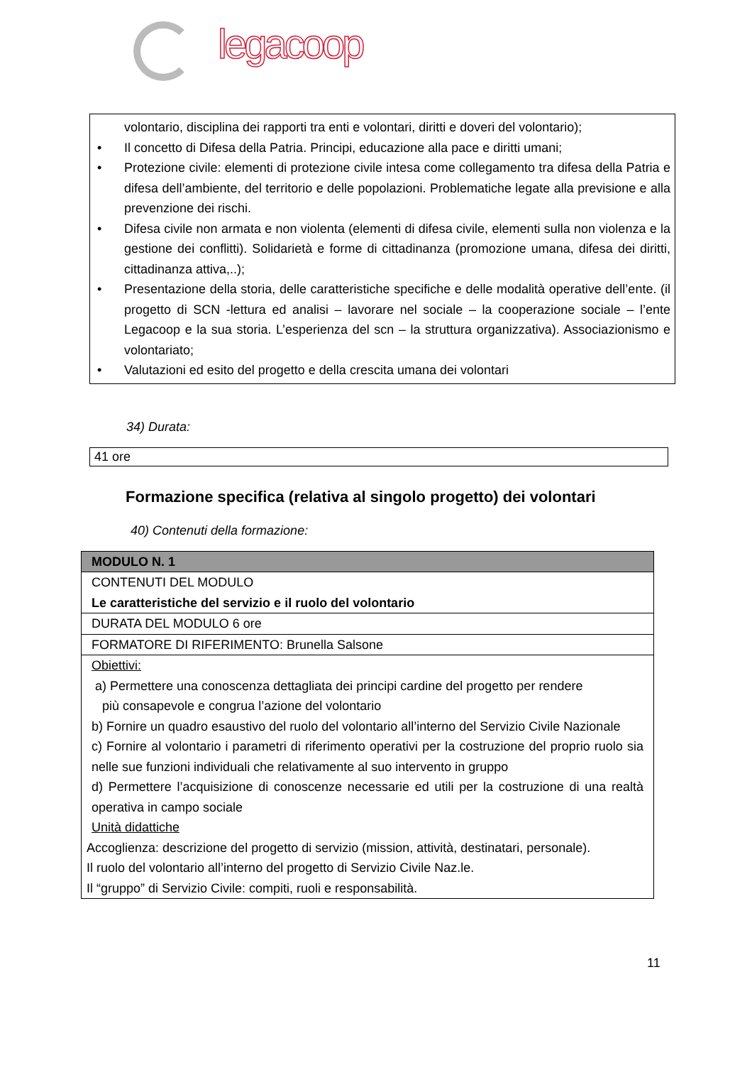legacoop
volontario, disciplina dei rapporti tra enti e volontari, diritti e doveri del volontario);
• Il concetto di Difesa della Patria. Principi, educazione alla pace e diritti umani;
• Protezione civile: elementi di protezione civile intesa come collegamento tra difesa della Patria e difesa dell’ambiente, del territorio e delle popolazioni. Problematiche legate alla previsione e alla prevenzione dei rischi.
• Difesa civile non armata e non violenta (elementi di difesa civile, elementi sulla non violenza e la gestione dei conflitti). Solidarietà e forme di cittadinanza (promozione umana, difesa dei diritti, cittadinanza attiva,..);
• Presentazione della storia, delle caratteristiche specifiche e delle modalità operative dell’ente. (il progetto di SCN -lettura ed analisi – lavorare nel sociale – la cooperazione sociale – l’ente Legacoop e la sua storia. L’esperienza del scn – la struttura organizzativa). Associazionismo e volontariato;
• Valutazioni ed esito del progetto e della crescita umana dei volontari
34) Durata:
41 ore
Formazione specifica (relativa al singolo progetto) dei volontari
40) Contenuti della formazione:
| MODULO N. 1 |
| CONTENUTI DEL MODULO Le caratteristiche del servizio e il ruolo del volontario |
| DURATA DEL MODULO 6 ore |
| FORMATORE DI RIFERIMENTO: Brunella Salsone |
| Obiettivi: a) Permettere una conoscenza dettagliata dei principi cardine del progetto per rendere più consapevole e congrua l’azione del volontario b) Fornire un quadro esaustivo del ruolo del volontario all’interno del Servizio Civile Nazionale c) Fornire al volontario i parametri di riferimento operativi per la costruzione del proprio ruolo sia nelle sue funzioni individuali che relativamente al suo intervento in gruppo d) Permettere l’acquisizione di conoscenze necessarie ed utili per la costruzione di una realtà operativa in campo sociale Unità didattiche Accoglienza: descrizione del progetto di servizio (mission, attività, destinatari, personale). Il ruolo del volontario all’interno del progetto di Servizio Civile Naz.le. Il “gruppo” di Servizio Civile: compiti, ruoli e responsabilità. |
11